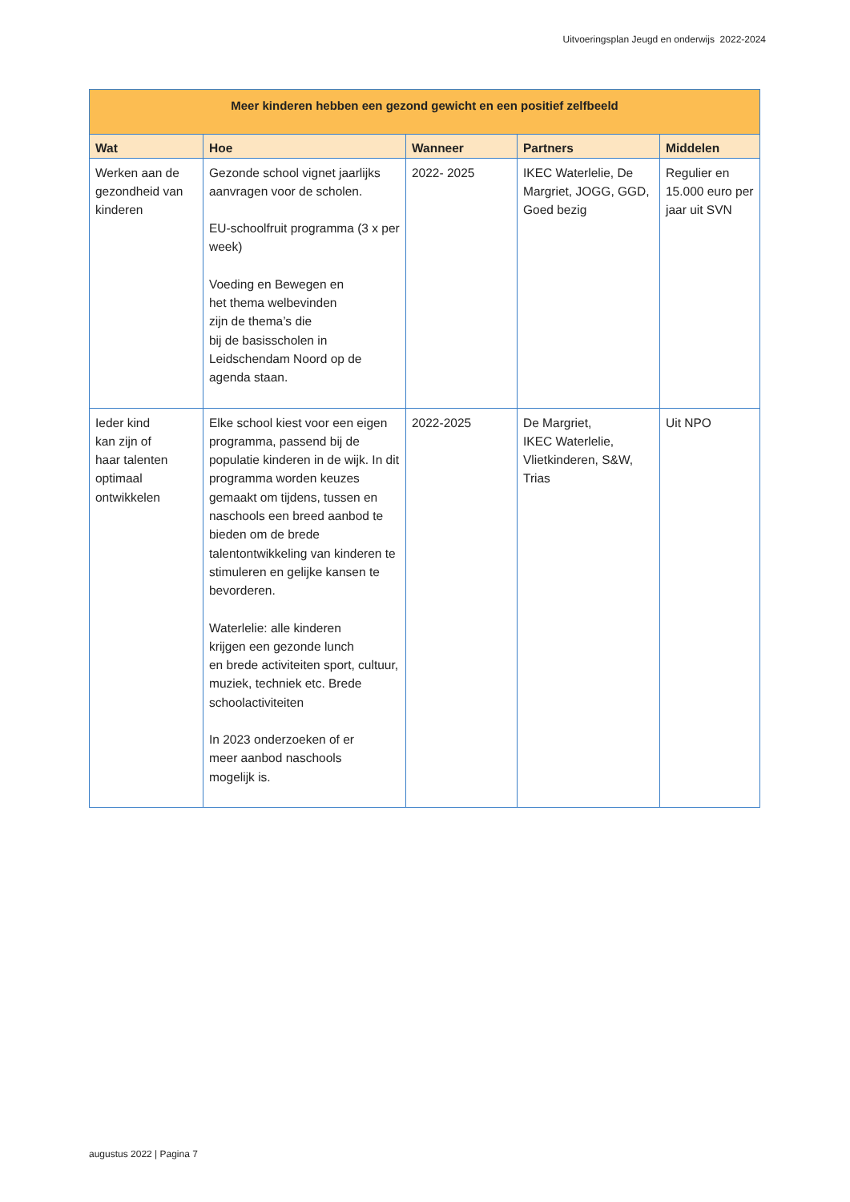Uitvoeringsplan Jeugd en onderwijs 2022-2024
| Meer kinderen hebben een gezond gewicht en een positief zelfbeeld | | | | |
| --- | --- | --- | --- | --- |
| Wat | Hoe | Wanneer | Partners | Middelen |
| Werken aan de gezondheid van kinderen | Gezonde school vignet jaarlijks aanvragen voor de scholen. EU-schoolfruit programma (3 x per week) Voeding en Bewegen en het thema welbevinden zijn de thema’s die bij de basisscholen in Leidschendam Noord op de agenda staan. | 2022- 2025 | IKEC Waterlelie, De Margriet, JOGG, GGD, Goed bezig | Regulier en 15.000 euro per jaar uit SVN |
| Ieder kind kan zijn of haar talenten optimaal ontwikkelen | Elke school kiest voor een eigen programma, passend bij de populatie kinderen in de wijk. In dit programma worden keuzes gemaakt om tijdens, tussen en naschools een breed aanbod te bieden om de brede talentontwikkeling van kinderen te stimuleren en gelijke kansen te bevorderen. Waterlelie: alle kinderen krijgen een gezonde lunch en brede activiteiten sport, cultuur, muziek, techniek etc. Brede schoolactiviteiten In 2023 onderzoeken of er meer aanbod naschools mogelijk is. | 2022-2025 | De Margriet, IKEC Waterlelie, Vlietkinderen, S&W, Trias | Uit NPO |
augustus 2022 | Pagina 7